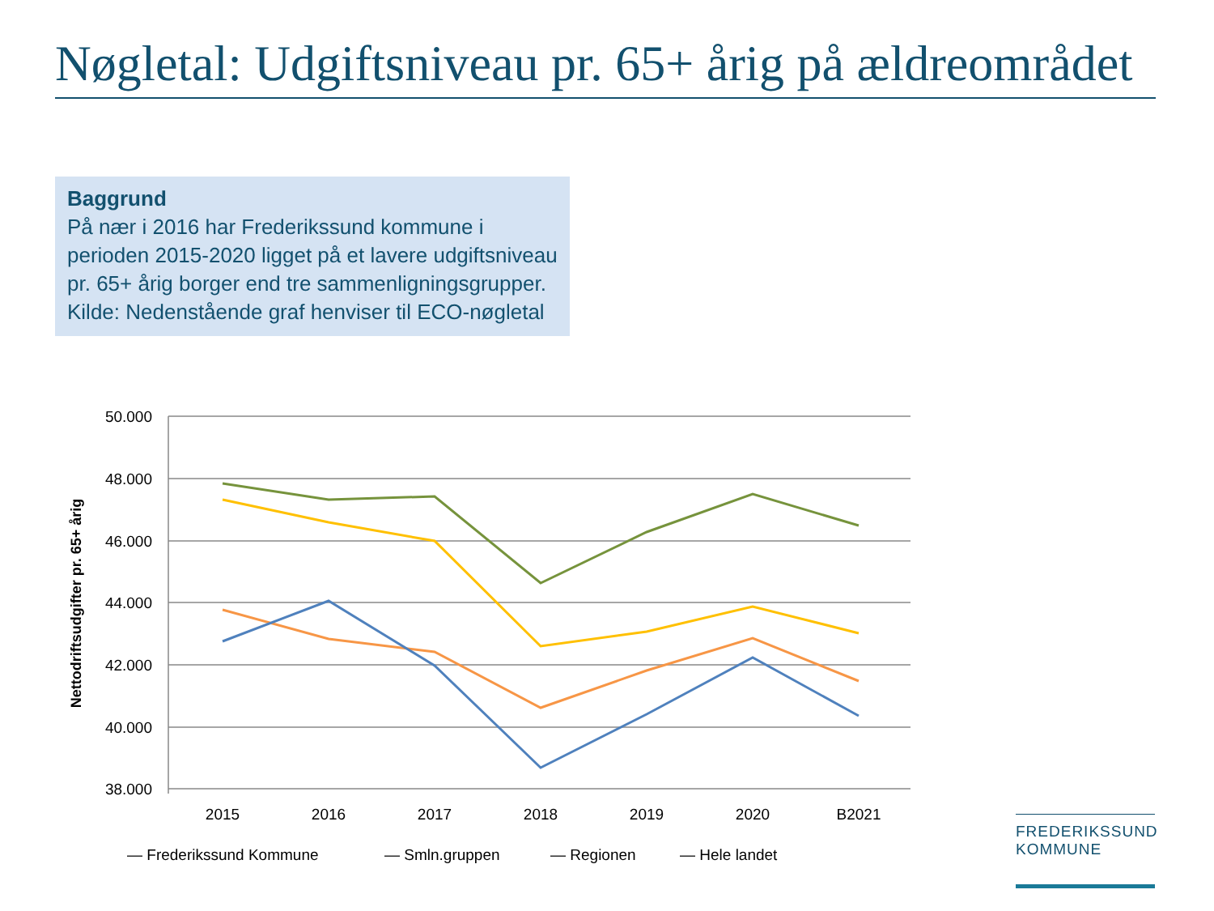Nøgletal: Udgiftsniveau pr. 65+ årig på ældreområdet
Baggrund
På nær i 2016 har Frederikssund kommune i perioden 2015-2020 ligget på et lavere udgiftsniveau pr. 65+ årig borger end tre sammenligningsgrupper.
Kilde: Nedenstående graf henviser til ECO-nøgletal
50.000
48.000
46.000
44.000
42.000
40.000
38.000
2015
2016
2017
2018
2019
2020
B2021
Nettodriftsudgifter pr. 65+ årig
— Frederikssund Kommune
— Smln.gruppen
— Regionen
— Hele landet
FREDERIKSSUND
KOMMUNE